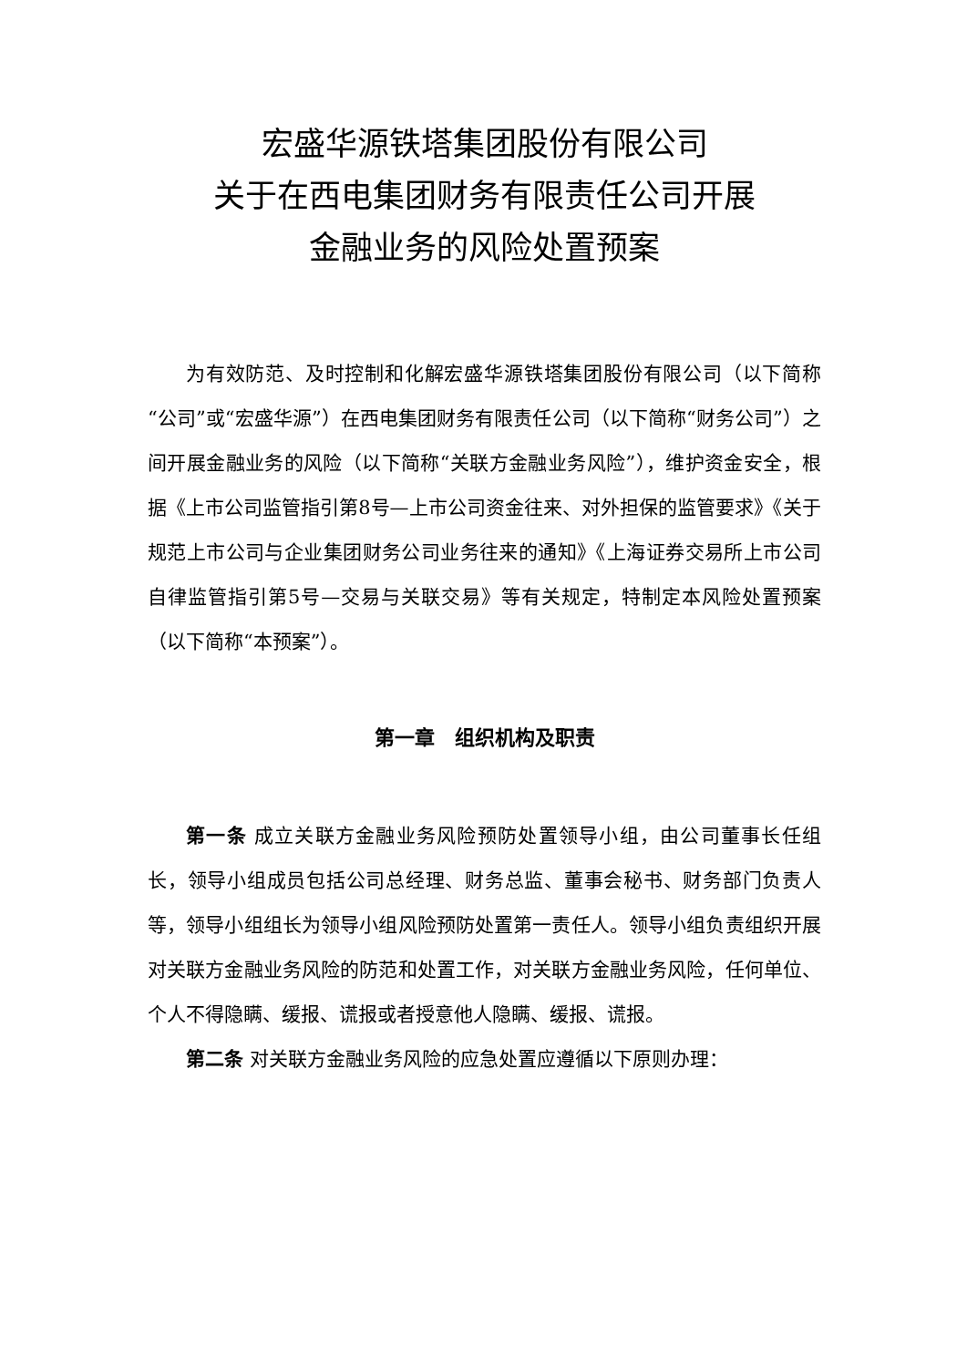宏盛华源铁塔集团股份有限公司
关于在西电集团财务有限责任公司开展
金融业务的风险处置预案
为有效防范、及时控制和化解宏盛华源铁塔集团股份有限公司（以下简称“公司”或“宏盛华源”）在西电集团财务有限责任公司（以下简称“财务公司”）之间开展金融业务的风险（以下简称“关联方金融业务风险”），维护资金安全，根据《上市公司监管指引第8号—上市公司资金往来、对外担保的监管要求》《关于规范上市公司与企业集团财务公司业务往来的通知》《上海证券交易所上市公司自律监管指引第5号—交易与关联交易》等有关规定，特制定本风险处置预案（以下简称“本预案”）。
第一章　组织机构及职责
第一条 成立关联方金融业务风险预防处置领导小组，由公司董事长任组长，领导小组成员包括公司总经理、财务总监、董事会秘书、财务部门负责人等，领导小组组长为领导小组风险预防处置第一责任人。领导小组负责组织开展对关联方金融业务风险的防范和处置工作，对关联方金融业务风险，任何单位、个人不得隐瞒、缓报、谎报或者授意他人隐瞒、缓报、谎报。
第二条 对关联方金融业务风险的应急处置应遵循以下原则办理：